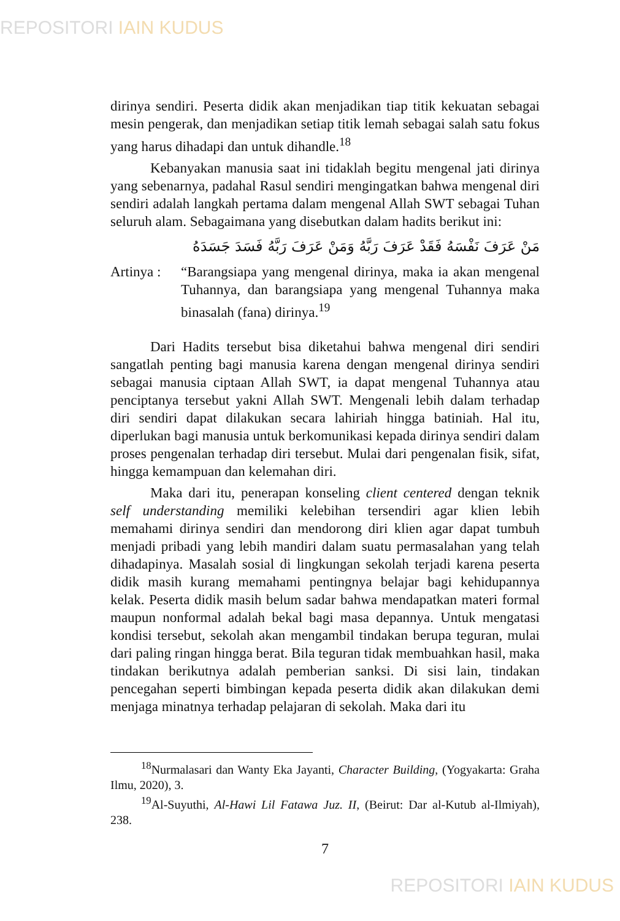REPOSITORI IAIN KUDUS
dirinya sendiri. Peserta didik akan menjadikan tiap titik kekuatan sebagai mesin pengerak, dan menjadikan setiap titik lemah sebagai salah satu fokus yang harus dihadapi dan untuk dihandle.<sup>18</sup>
Kebanyakan manusia saat ini tidaklah begitu mengenal jati dirinya yang sebenarnya, padahal Rasul sendiri mengingatkan bahwa mengenal diri sendiri adalah langkah pertama dalam mengenal Allah SWT sebagai Tuhan seluruh alam. Sebagaimana yang disebutkan dalam hadits berikut ini:
مَنْ عَرَفَ نَفْسَهُ فَقَدْ عَرَفَ رَبَّهُ وَمَنْ عَرَفَ رَبَّهُ فَسَدَ جَسَدَهُ
Artinya :
“Barangsiapa yang mengenal dirinya, maka ia akan mengenal Tuhannya, dan barangsiapa yang mengenal Tuhannya maka binasalah (fana) dirinya.<sup>19</sup>
Dari Hadits tersebut bisa diketahui bahwa mengenal diri sendiri sangatlah penting bagi manusia karena dengan mengenal dirinya sendiri sebagai manusia ciptaan Allah SWT, ia dapat mengenal Tuhannya atau penciptanya tersebut yakni Allah SWT. Mengenali lebih dalam terhadap diri sendiri dapat dilakukan secara lahiriah hingga batiniah. Hal itu, diperlukan bagi manusia untuk berkomunikasi kepada dirinya sendiri dalam proses pengenalan terhadap diri tersebut. Mulai dari pengenalan fisik, sifat, hingga kemampuan dan kelemahan diri.
Maka dari itu, penerapan konseling client centered dengan teknik self understanding memiliki kelebihan tersendiri agar klien lebih memahami dirinya sendiri dan mendorong diri klien agar dapat tumbuh menjadi pribadi yang lebih mandiri dalam suatu permasalahan yang telah dihadapinya. Masalah sosial di lingkungan sekolah terjadi karena peserta didik masih kurang memahami pentingnya belajar bagi kehidupannya kelak. Peserta didik masih belum sadar bahwa mendapatkan materi formal maupun nonformal adalah bekal bagi masa depannya. Untuk mengatasi kondisi tersebut, sekolah akan mengambil tindakan berupa teguran, mulai dari paling ringan hingga berat. Bila teguran tidak membuahkan hasil, maka tindakan berikutnya adalah pemberian sanksi. Di sisi lain, tindakan pencegahan seperti bimbingan kepada peserta didik akan dilakukan demi menjaga minatnya terhadap pelajaran di sekolah. Maka dari itu
<sup>18</sup> Nurmalasari dan Wanty Eka Jayanti, Character Building, (Yogyakarta: Graha Ilmu, 2020), 3.
<sup>19</sup>Al-Suyuthi, Al-Hawi Lil Fatawa Juz. II, (Beirut: Dar al-Kutub al-Ilmiyah), 238.
7
REPOSITORI IAIN KUDUS